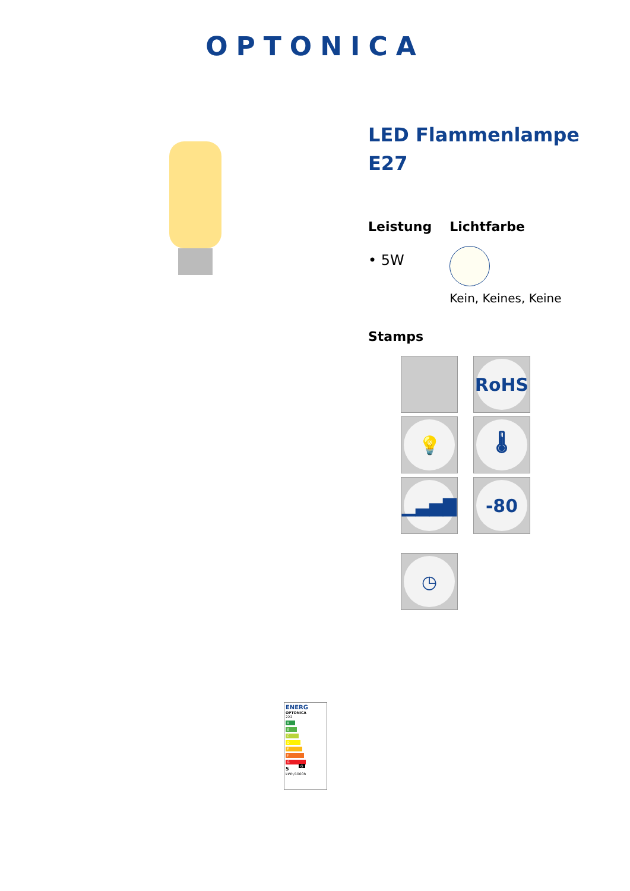OPTONICA
LED Flammenlampe E27
Leistung
• 5W
Lichtfarbe
Kein, Keines, Keine
Stamps
RoHS
💡
🌡
▁▃▅▇
-80
◷
ENERG
OPTONICA
222
A
B
C
D
E
F
G G
5
kWh/1000h